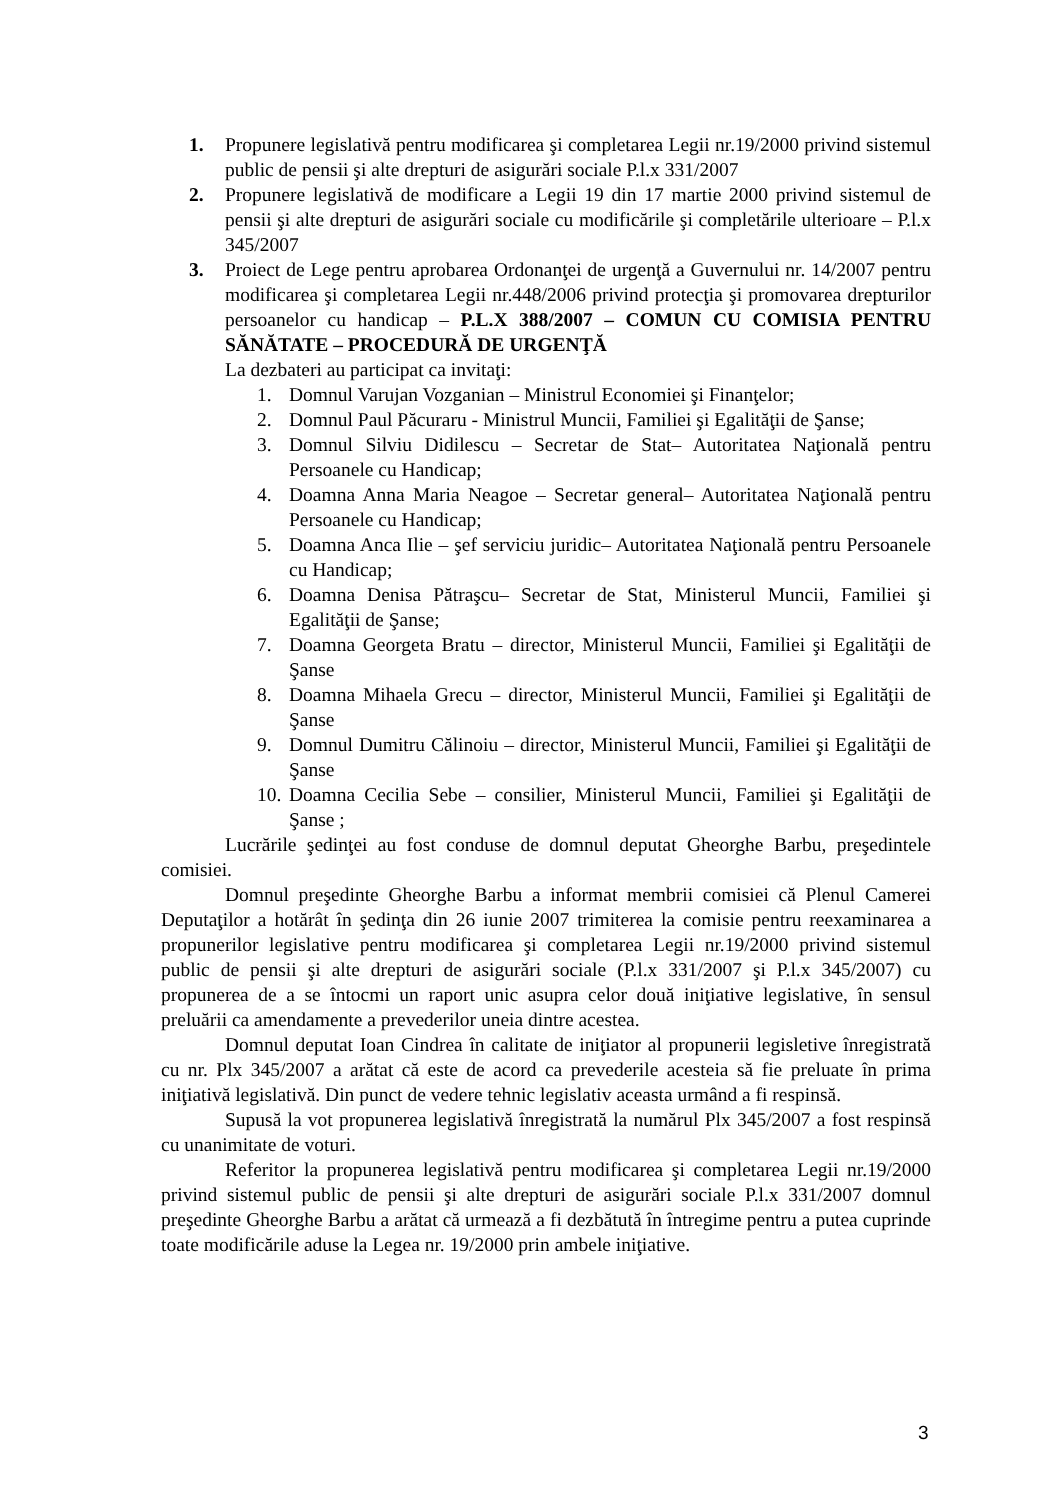1. Propunere legislativă pentru modificarea şi completarea Legii nr.19/2000 privind sistemul public de pensii şi alte drepturi de asigurări sociale P.l.x 331/2007
2. Propunere legislativă de modificare a Legii 19 din 17 martie 2000 privind sistemul de pensii şi alte drepturi de asigurări sociale cu modificările şi completările ulterioare – P.l.x 345/2007
3. Proiect de Lege pentru aprobarea Ordonanţei de urgenţă a Guvernului nr. 14/2007 pentru modificarea şi completarea Legii nr.448/2006 privind protecţia şi promovarea drepturilor persoanelor cu handicap – P.L.X 388/2007 – COMUN CU COMISIA PENTRU SĂNĂTATE – PROCEDURĂ DE URGENŢĂ
La dezbateri au participat ca invitaţi:
1. Domnul Varujan Vozganian – Ministrul Economiei şi Finanţelor;
2. Domnul Paul Păcuraru - Ministrul Muncii, Familiei şi Egalităţii de Şanse;
3. Domnul Silviu Didilescu – Secretar de Stat– Autoritatea Naţională pentru Persoanele cu Handicap;
4. Doamna Anna Maria Neagoe – Secretar general– Autoritatea Naţională pentru Persoanele cu Handicap;
5. Doamna Anca Ilie – şef serviciu juridic– Autoritatea Naţională pentru Persoanele cu Handicap;
6. Doamna Denisa Pătraşcu– Secretar de Stat, Ministerul Muncii, Familiei şi Egalităţii de Şanse;
7. Doamna Georgeta Bratu – director, Ministerul Muncii, Familiei şi Egalităţii de Şanse
8. Doamna Mihaela Grecu – director, Ministerul Muncii, Familiei şi Egalităţii de Şanse
9. Domnul Dumitru Călinoiu – director, Ministerul Muncii, Familiei şi Egalităţii de Şanse
10. Doamna Cecilia Sebe – consilier, Ministerul Muncii, Familiei şi Egalităţii de Şanse ;
Lucrările şedinţei au fost conduse de domnul deputat Gheorghe Barbu, preşedintele comisiei.
Domnul preşedinte Gheorghe Barbu a informat membrii comisiei că Plenul Camerei Deputaţilor a hotărât în şedinţa din 26 iunie 2007 trimiterea la comisie pentru reexaminarea a propunerilor legislative pentru modificarea şi completarea Legii nr.19/2000 privind sistemul public de pensii şi alte drepturi de asigurări sociale (P.l.x 331/2007 şi P.l.x 345/2007) cu propunerea de a se întocmi un raport unic asupra celor două iniţiative legislative, în sensul preluării ca amendamente a prevederilor uneia dintre acestea.
Domnul deputat Ioan Cindrea în calitate de iniţiator al propunerii legisletive înregistrată cu nr. Plx 345/2007 a arătat că este de acord ca prevederile acesteia să fie preluate în prima iniţiativă legislativă. Din punct de vedere tehnic legislativ aceasta urmând a fi respinsă.
Supusă la vot propunerea legislativă înregistrată la numărul Plx 345/2007 a fost respinsă cu unanimitate de voturi.
Referitor la propunerea legislativă pentru modificarea şi completarea Legii nr.19/2000 privind sistemul public de pensii şi alte drepturi de asigurări sociale P.l.x 331/2007 domnul preşedinte Gheorghe Barbu a arătat că urmează a fi dezbătută în întregime pentru a putea cuprinde toate modificările aduse la Legea nr. 19/2000 prin ambele iniţiative.
3